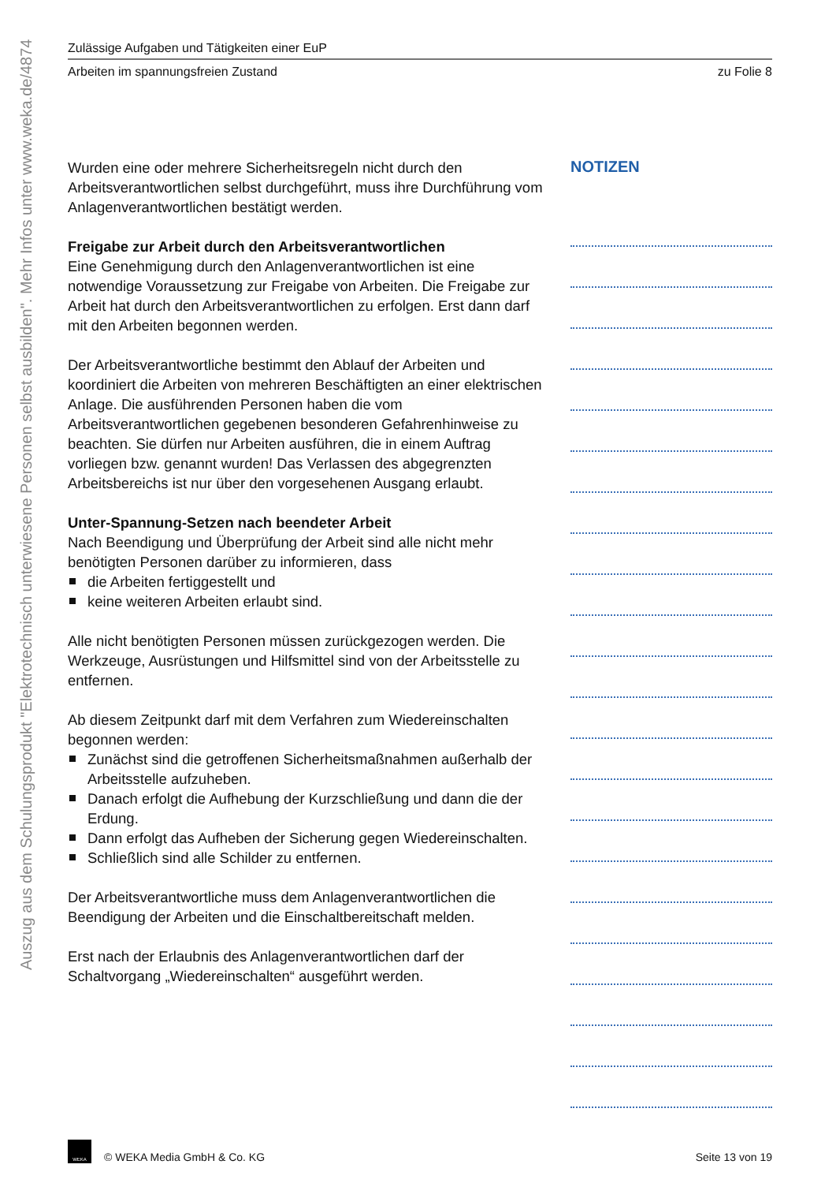Auszug aus dem Schulungsprodukt "Elektrotechnisch unterwiesene Personen selbst ausbilden". Mehr Infos unter www.weka.de/4874
Zulässige Aufgaben und Tätigkeiten einer EuP
Arbeiten im spannungsfreien Zustand zu Folie 8
Wurden eine oder mehrere Sicherheitsregeln nicht durch den Arbeitsverantwortlichen selbst durchgeführt, muss ihre Durchführung vom Anlagenverantwortlichen bestätigt werden.
Freigabe zur Arbeit durch den Arbeitsverantwortlichen
Eine Genehmigung durch den Anlagenverantwortlichen ist eine notwendige Voraussetzung zur Freigabe von Arbeiten. Die Freigabe zur Arbeit hat durch den Arbeitsverantwortlichen zu erfolgen. Erst dann darf mit den Arbeiten begonnen werden.
Der Arbeitsverantwortliche bestimmt den Ablauf der Arbeiten und koordiniert die Arbeiten von mehreren Beschäftigten an einer elektrischen Anlage. Die ausführenden Personen haben die vom Arbeitsverantwortlichen gegebenen besonderen Gefahrenhinweise zu beachten. Sie dürfen nur Arbeiten ausführen, die in einem Auftrag vorliegen bzw. genannt wurden! Das Verlassen des abgegrenzten Arbeitsbereichs ist nur über den vorgesehenen Ausgang erlaubt.
Unter-Spannung-Setzen nach beendeter Arbeit
Nach Beendigung und Überprüfung der Arbeit sind alle nicht mehr benötigten Personen darüber zu informieren, dass
die Arbeiten fertiggestellt und
keine weiteren Arbeiten erlaubt sind.
Alle nicht benötigten Personen müssen zurückgezogen werden. Die Werkzeuge, Ausrüstungen und Hilfsmittel sind von der Arbeitsstelle zu entfernen.
Ab diesem Zeitpunkt darf mit dem Verfahren zum Wiedereinschalten begonnen werden:
Zunächst sind die getroffenen Sicherheitsmaßnahmen außerhalb der Arbeitsstelle aufzuheben.
Danach erfolgt die Aufhebung der Kurzschließung und dann die der Erdung.
Dann erfolgt das Aufheben der Sicherung gegen Wiedereinschalten.
Schließlich sind alle Schilder zu entfernen.
Der Arbeitsverantwortliche muss dem Anlagenverantwortlichen die Beendigung der Arbeiten und die Einschaltbereitschaft melden.
Erst nach der Erlaubnis des Anlagenverantwortlichen darf der Schaltvorgang „Wiedereinschalten“ ausgeführt werden.
NOTIZEN
WEKA © WEKA Media GmbH & Co. KG Seite 13 von 19